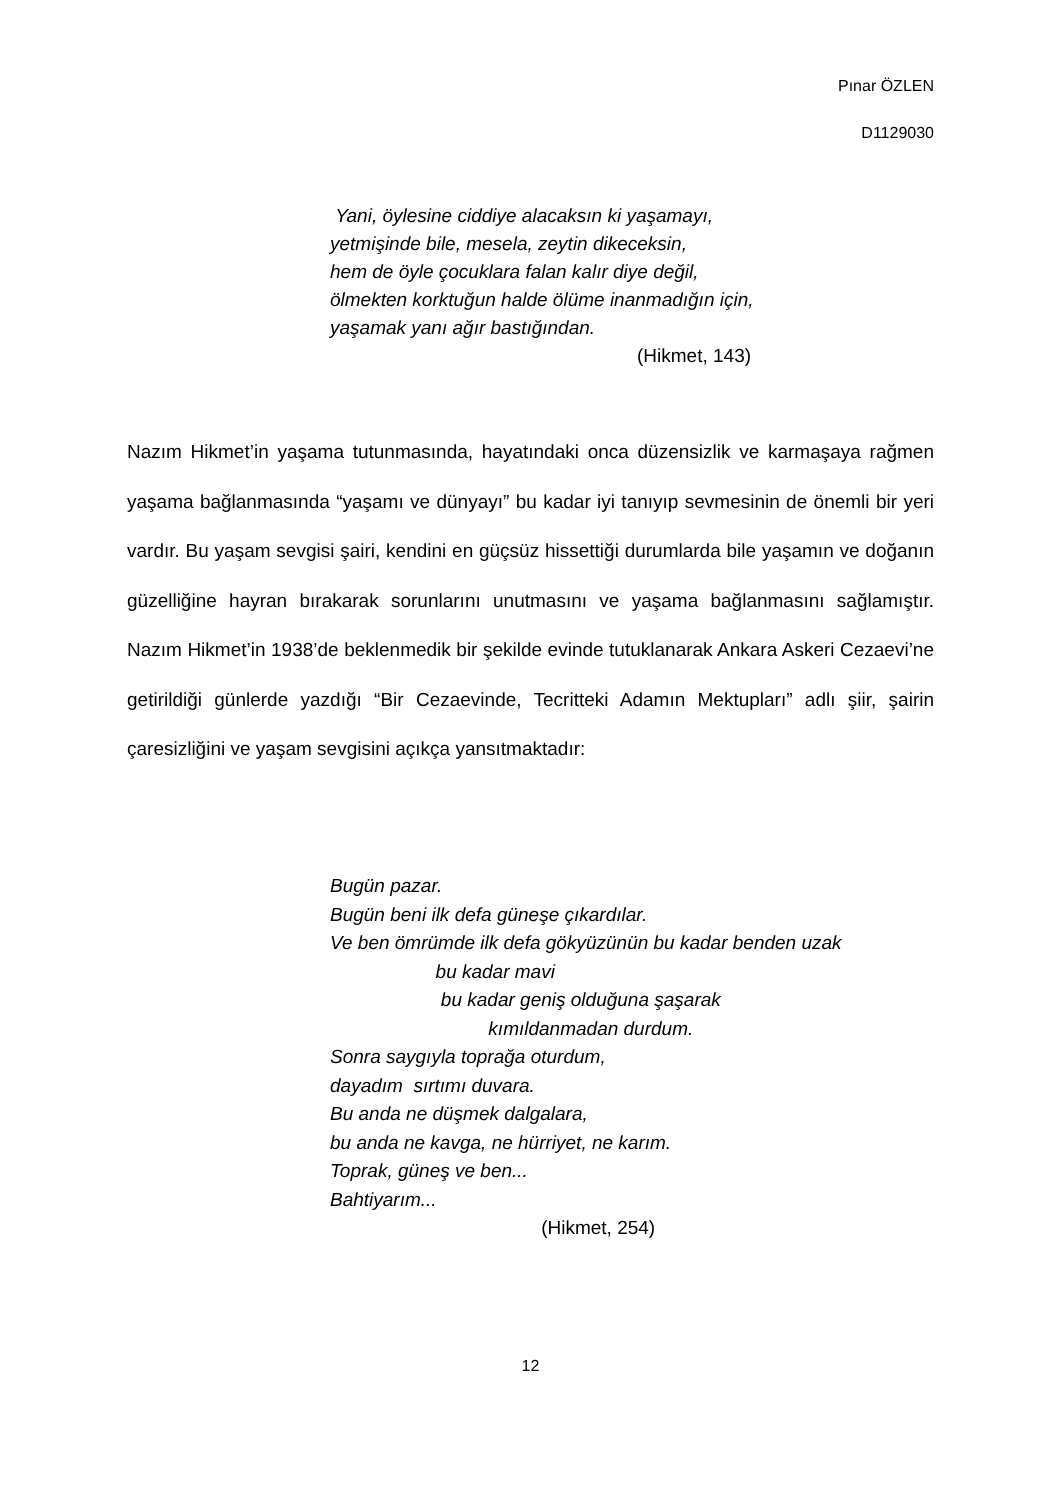Pınar ÖZLEN
D1129030
Yani, öylesine ciddiye alacaksın ki yaşamayı,
yetmişinde bile, mesela, zeytin dikeceksin,
hem de öyle çocuklara falan kalır diye değil,
ölmekten korktuğun halde ölüme inanmadığın için,
yaşamak yanı ağır bastığından.
(Hikmet, 143)
Nazım Hikmet’in yaşama tutunmasında, hayatındaki onca düzensizlik ve karmaşaya rağmen yaşama bağlanmasında “yaşamı ve dünyayı” bu kadar iyi tanıyıp sevmesinin de önemli bir yeri vardır. Bu yaşam sevgisi şairi, kendini en güçsüz hissettiği durumlarda bile yaşamın ve doğanın güzelliğine hayran bırakarak sorunlarını unutmasını ve yaşama bağlanmasını sağlamıştır. Nazım Hikmet’in 1938’de beklenmedik bir şekilde evinde tutuklanarak Ankara Askeri Cezaevi’ne getirildiği günlerde yazdığı “Bir Cezaevinde, Tecritteki Adamın Mektupları” adlı şiir, şairin çaresizliğini ve yaşam sevgisini açıkça yansıtmaktadır:
Bugün pazar. Bugün beni ilk defa güneşe çıkardılar. Ve ben ömrümde ilk defa gökyüzünün bu kadar benden uzak bu kadar mavi bu kadar geniş olduğuna şaşarak kımıldanmadan durdum. Sonra saygıyla toprağa oturdum, dayadım sırtımı duvara. Bu anda ne düşmek dalgalara, bu anda ne kavga, ne hürriyet, ne karım. Toprak, güneş ve ben... Bahtiyarım... (Hikmet, 254)
12